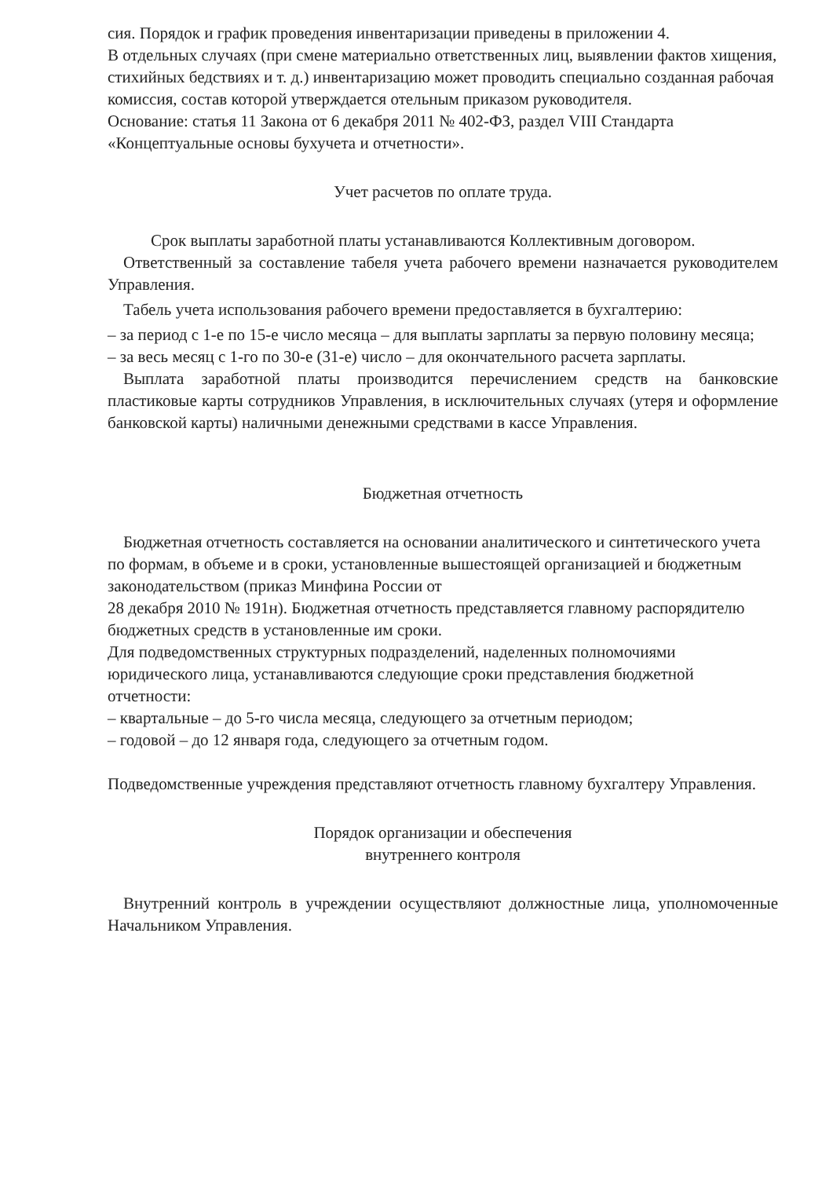сия. Порядок и график проведения инвентаризации приведены в приложении 4.
В отдельных случаях (при смене материально ответственных лиц, выявлении фактов хищения, стихийных бедствиях и т. д.) инвентаризацию может проводить специально созданная рабочая комиссия, состав которой утверждается отельным приказом руководителя.
Основание: статья 11 Закона от 6 декабря 2011 № 402-ФЗ, раздел VIII Стандарта «Концептуальные основы бухучета и отчетности».
Учет расчетов по оплате труда.
Срок выплаты заработной платы устанавливаются Коллективным договором.
Ответственный за составление табеля учета рабочего времени назначается руководителем Управления.
Табель учета использования рабочего времени предоставляется в бухгалтерию:
– за период с 1-е по 15-е число месяца – для выплаты зарплаты за первую половину месяца;
– за весь месяц с 1-го по 30-е (31-е) число – для окончательного расчета зарплаты.
Выплата заработной платы производится перечислением средств на банковские пластиковые карты сотрудников Управления, в исключительных случаях (утеря и оформление банковской карты) наличными денежными средствами в кассе Управления.
Бюджетная отчетность
Бюджетная отчетность составляется на основании аналитического и синтетического учета по формам, в объеме и в сроки, установленные вышестоящей организацией и бюджетным законодательством (приказ Минфина России от
28 декабря 2010 № 191н). Бюджетная отчетность представляется главному распорядителю бюджетных средств в установленные им сроки.
Для подведомственных структурных подразделений, наделенных полномочиями юридического лица, устанавливаются следующие сроки представления бюджетной отчетности:
– квартальные – до 5-го числа месяца, следующего за отчетным периодом;
– годовой – до 12 января года, следующего за отчетным годом.
Подведомственные учреждения представляют отчетность главному бухгалтеру Управления.
Порядок организации и обеспечения
внутреннего контроля
Внутренний контроль в учреждении осуществляют должностные лица, уполномоченные Начальником Управления.